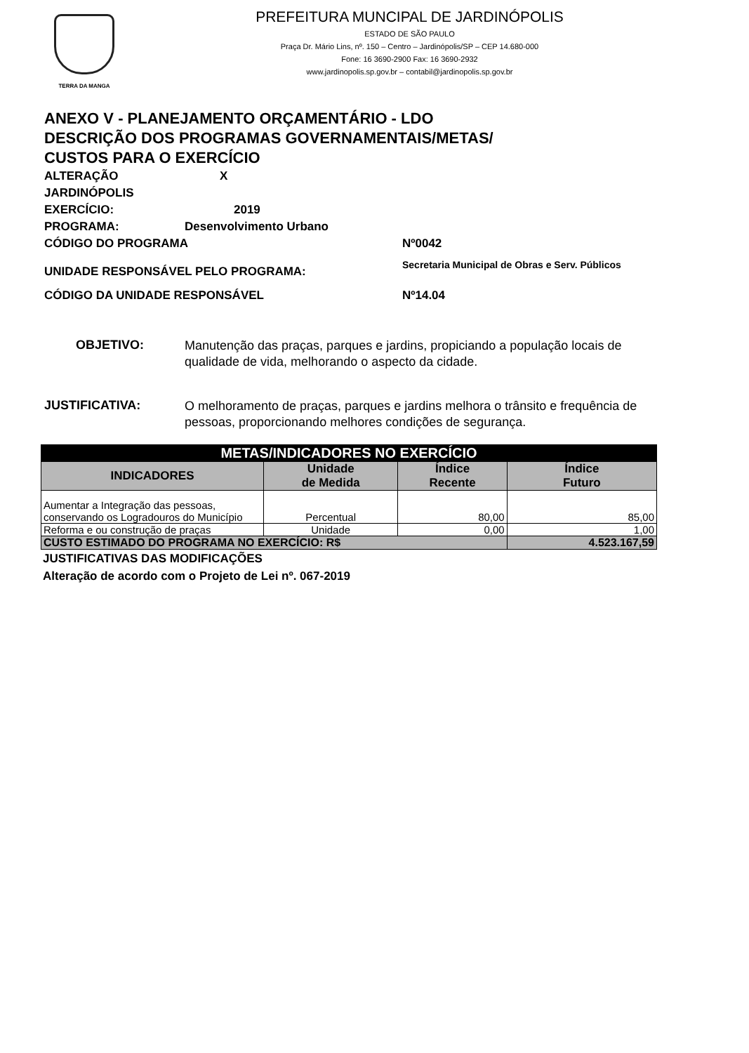TERRA DA MANGA
PREFEITURA MUNCIPAL DE JARDINÓPOLIS
ESTADO DE SÃO PAULO
Praça Dr. Mário Lins, nº. 150 – Centro – Jardinópolis/SP – CEP 14.680-000
Fone: 16 3690-2900 Fax: 16 3690-2932
www.jardinopolis.sp.gov.br – contabil@jardinopolis.sp.gov.br
ANEXO V - PLANEJAMENTO ORÇAMENTÁRIO - LDO
DESCRIÇÃO DOS PROGRAMAS GOVERNAMENTAIS/METAS/
CUSTOS PARA O EXERCÍCIO
ALTERAÇÃO X
JARDINÓPOLIS
EXERCÍCIO: 2019
PROGRAMA: Desenvolvimento Urbano
CÓDIGO DO PROGRAMA Nº0042
UNIDADE RESPONSÁVEL PELO PROGRAMA: Secretaria Municipal de Obras e Serv. Públicos
CÓDIGO DA UNIDADE RESPONSÁVEL Nº14.04
OBJETIVO:
Manutenção das praças, parques e jardins, propiciando a população locais de qualidade de vida, melhorando o aspecto da cidade.
JUSTIFICATIVA:
O melhoramento de praças, parques e jardins melhora o trânsito e frequência de pessoas, proporcionando melhores condições de segurança.
| METAS/INDICADORES NO EXERCÍCIO | | | |
| --- | --- | --- | --- |
| INDICADORES | Unidade de Medida | Índice Recente | Índice Futuro |
| Aumentar a Integração das pessoas, conservando os Logradouros do Município | Percentual | 80,00 | 85,00 |
| Reforma e ou construção de praças | Unidade | 0,00 | 1,00 |
| CUSTO ESTIMADO DO PROGRAMA NO EXERCÍCIO: R$ | | | 4.523.167,59 |
JUSTIFICATIVAS DAS MODIFICAÇÕES
Alteração de acordo com o Projeto de Lei nº. 067-2019